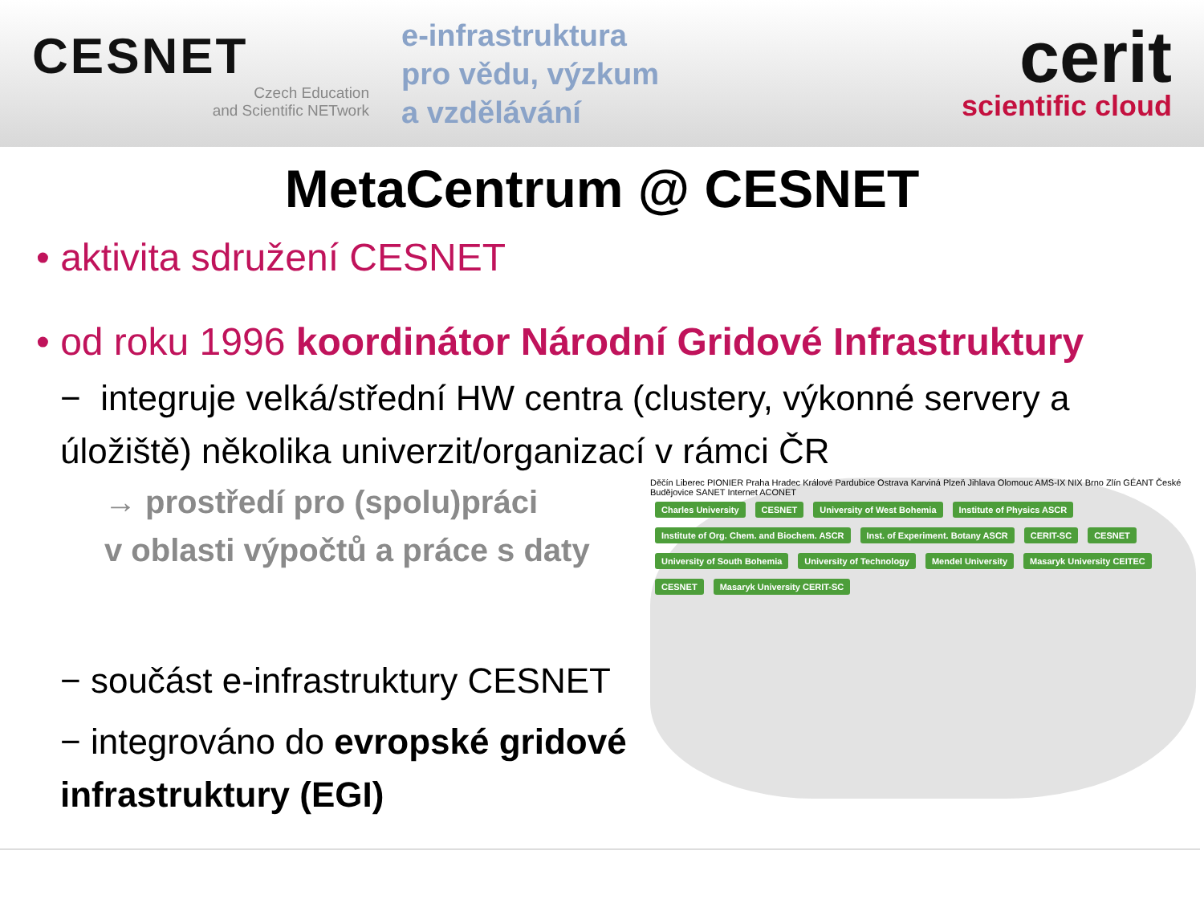CESNET
Czech Education
and Scientific NETwork
e-infrastruktura
pro vědu, výzkum
a vzdělávání
cerit
scientific cloud
MetaCentrum @ CESNET
• aktivita sdružení CESNET
• od roku 1996 koordinátor Národní Gridové Infrastruktury
− integruje velká/střední HW centra (clustery, výkonné servery a úložiště) několika univerzit/organizací v rámci ČR
→ prostředí pro (spolu)práci
v oblasti výpočtů a práce s daty
− součást e-infrastruktury CESNET
− integrováno do evropské gridové infrastruktury (EGI)
Děčín Liberec PIONIER Praha Hradec Králové Pardubice Ostrava Karviná Plzeň Jihlava Olomouc AMS-IX NIX Brno Zlín GÉANT České Budějovice SANET Internet ACONET
Charles University CESNET University of West Bohemia Institute of Physics ASCR Institute of Org. Chem. and Biochem. ASCR Inst. of Experiment. Botany ASCR CERIT-SC CESNET University of South Bohemia University of Technology Mendel University Masaryk University CEITEC CESNET Masaryk University CERIT-SC